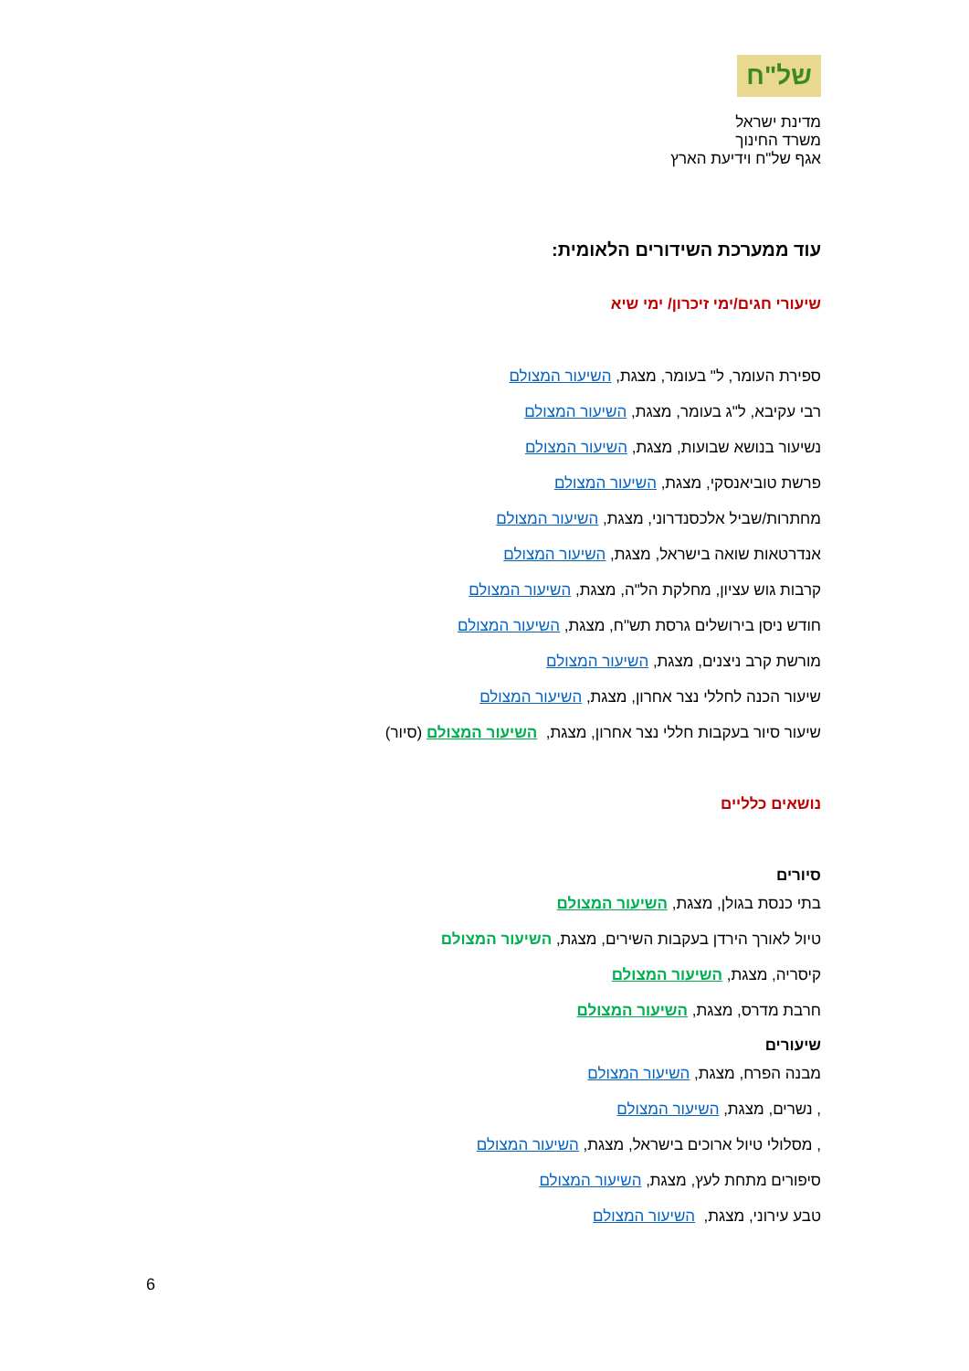של"ח
מדינת ישראל
משרד החינוך
אגף של"ח וידיעת הארץ
עוד ממערכת השידורים הלאומית:
שיעורי חגים/ימי זיכרון/ ימי שיא
ספירת העומר, ל" בעומר, מצגת, השיעור המצולם
רבי עקיבא, ל"ג בעומר, מצגת, השיעור המצולם
נשיעור בנושא שבועות, מצגת, השיעור המצולם
פרשת טוביאנסקי, מצגת, השיעור המצולם
מחתרות/שביל אלכסנדרוני, מצגת, השיעור המצולם
אנדרטאות שואה בישראל, מצגת, השיעור המצולם
קרבות גוש עציון, מחלקת הל"ה, מצגת, השיעור המצולם
חודש ניסן בירושלים גרסת תש"ח, מצגת, השיעור המצולם
מורשת קרב ניצנים, מצגת, השיעור המצולם
שיעור הכנה לחללי נצר אחרון, מצגת, השיעור המצולם
שיעור סיור בעקבות חללי נצר אחרון, מצגת, השיעור המצולם (סיור)
נושאים כלליים
סיורים
בתי כנסת בגולן, מצגת, השיעור המצולם
טיול לאורך הירדן בעקבות השירים, מצגת, השיעור המצולם
קיסריה, מצגת, השיעור המצולם
חרבת מדרס, מצגת, השיעור המצולם
שיעורים
מבנה הפרח, מצגת, השיעור המצולם
, נשרים, מצגת, השיעור המצולם
, מסלולי טיול ארוכים בישראל, מצגת, השיעור המצולם
סיפורים מתחת לעץ, מצגת, השיעור המצולם
טבע עירוני, מצגת, השיעור המצולם
6